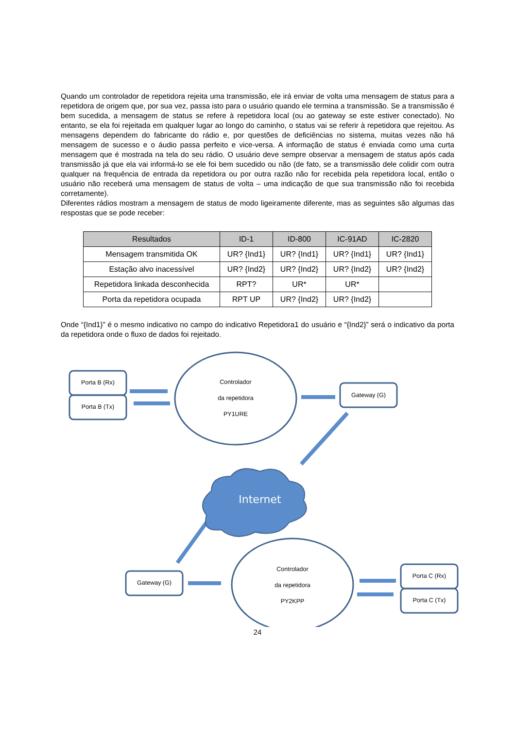Quando um controlador de repetidora rejeita uma transmissão, ele irá enviar de volta uma mensagem de status para a repetidora de origem que, por sua vez, passa isto para o usuário quando ele termina a transmissão. Se a transmissão é bem sucedida, a mensagem de status se refere à repetidora local (ou ao gateway se este estiver conectado). No entanto, se ela foi rejeitada em qualquer lugar ao longo do caminho, o status vai se referir à repetidora que rejeitou. As mensagens dependem do fabricante do rádio e, por questões de deficiências no sistema, muitas vezes não há mensagem de sucesso e o áudio passa perfeito e vice-versa. A informação de status é enviada como uma curta mensagem que é mostrada na tela do seu rádio. O usuário deve sempre observar a mensagem de status após cada transmissão já que ela vai informá-lo se ele foi bem sucedido ou não (de fato, se a transmissão dele colidir com outra qualquer na frequência de entrada da repetidora ou por outra razão não for recebida pela repetidora local, então o usuário não receberá uma mensagem de status de volta – uma indicação de que sua transmissão não foi recebida corretamente).
Diferentes rádios mostram a mensagem de status de modo ligeiramente diferente, mas as seguintes são algumas das respostas que se pode receber:
| Resultados | ID-1 | ID-800 | IC-91AD | IC-2820 |
| --- | --- | --- | --- | --- |
| Mensagem transmitida OK | UR? {Ind1} | UR? {Ind1} | UR? {Ind1} | UR? {Ind1} |
| Estação alvo inacessível | UR? {Ind2} | UR? {Ind2} | UR? {Ind2} | UR? {Ind2} |
| Repetidora linkada desconhecida | RPT? | UR* | UR* | |
| Porta da repetidora ocupada | RPT UP | UR? {Ind2} | UR? {Ind2} | |
Onde “{Ind1}” é o mesmo indicativo no campo do indicativo Repetidora1 do usuário e “{Ind2}” será o indicativo da porta da repetidora onde o fluxo de dados foi rejeitado.
Porta B (Rx)
Porta B (Tx)
Controlador
da repetidora
PY1URE
Gateway (G)
Internet
Gateway (G)
Controlador
da repetidora
PY2KPP
Porta C (Rx)
Porta C (Tx)
24